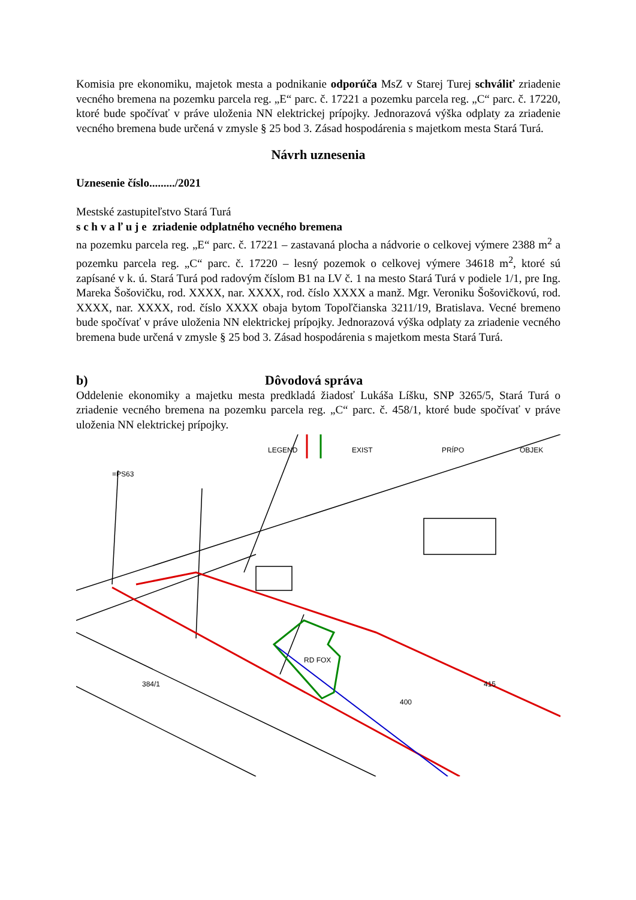Komisia pre ekonomiku, majetok mesta a podnikanie odporúča MsZ v Starej Turej schváliť zriadenie vecného bremena na pozemku parcela reg. „E“ parc. č. 17221 a pozemku parcela reg. „C“ parc. č. 17220, ktoré bude spočívať v práve uloženia NN elektrickej prípojky. Jednorazová výška odplaty za zriadenie vecného bremena bude určená v zmysle § 25 bod 3. Zásad hospodárenia s majetkom mesta Stará Turá.
Návrh uznesenia
Uznesenie číslo........./2021
Mestské zastupiteľstvo Stará Turá
s c h v a ľ u j e zriadenie odplatného vecného bremena
na pozemku parcela reg. „E“ parc. č. 17221 – zastavaná plocha a nádvorie o celkovej výmere 2388 m<sup>2</sup> a pozemku parcela reg. „C“ parc. č. 17220 – lesný pozemok o celkovej výmere 34618 m<sup>2</sup>, ktoré sú zapísané v k. ú. Stará Turá pod radovým číslom B1 na LV č. 1 na mesto Stará Turá v podiele 1/1, pre Ing. Mareka Šošovičku, rod. XXXX, nar. XXXX, rod. číslo XXXX a manž. Mgr. Veroniku Šošovičkovú, rod. XXXX, nar. XXXX, rod. číslo XXXX obaja bytom Topoľčianska 3211/19, Bratislava. Vecné bremeno bude spočívať v práve uloženia NN elektrickej prípojky. Jednorazová výška odplaty za zriadenie vecného bremena bude určená v zmysle § 25 bod 3. Zásad hospodárenia s majetkom mesta Stará Turá.
b) Dôvodová správa
Oddelenie ekonomiky a majetku mesta predkladá žiadosť Lukáša Líšku, SNP 3265/5, Stará Turá o zriadenie vecného bremena na pozemku parcela reg. „C“ parc. č. 458/1, ktoré bude spočívať v práve uloženia NN elektrickej prípojky.
=PS63
LEGEND
EXIST
PRÍPO
OBJEK
RD FOX
400
384/1
415